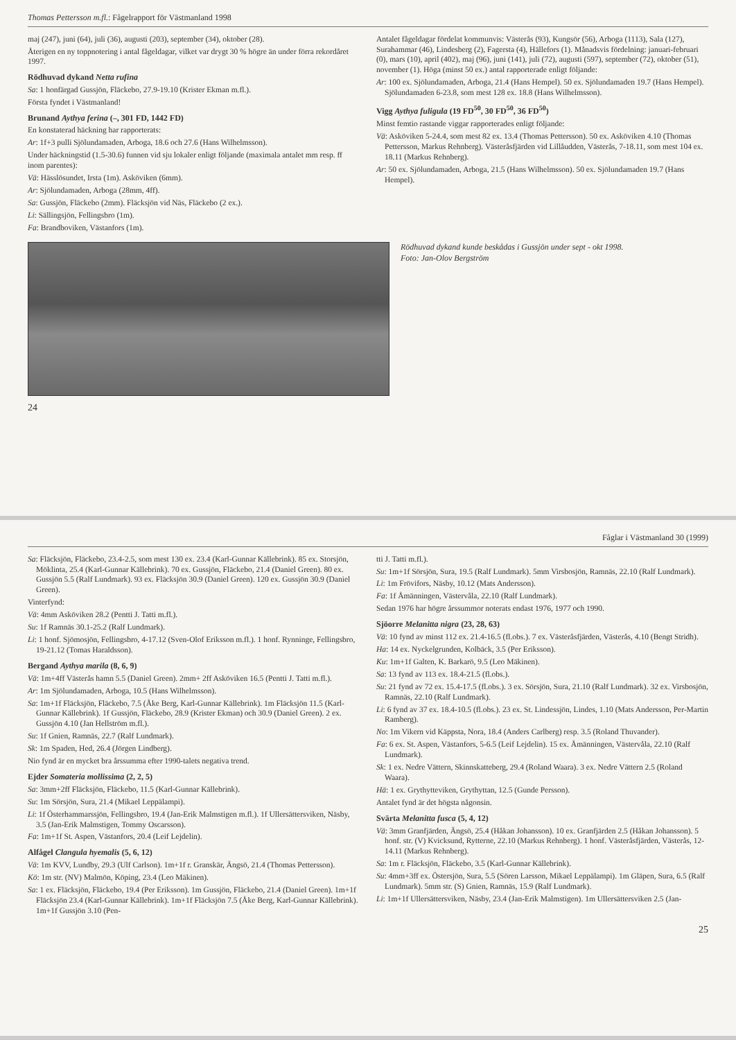Thomas Pettersson m.fl.: Fågelrapport för Västmanland 1998
maj (247), juni (64), juli (36), augusti (203), september (34), oktober (28).
Återigen en ny toppnotering i antal fågeldagar, vilket var drygt 30 % högre än under förra rekordåret 1997.
Rödhuvad dykand Netta rufina
Sa: 1 honfärgad Gussjön, Fläckebo, 27.9-19.10 (Krister Ekman m.fl.).
Första fyndet i Västmanland!
Brunand Aythya ferina (–, 301 FD, 1442 FD)
En konstaterad häckning har rapporterats:
Ar: 1f+3 pulli Sjölundamaden, Arboga, 18.6 och 27.6 (Hans Wilhelmsson).
Under häckningstid (1.5-30.6) funnen vid sju lokaler enligt följande (maximala antalet mm resp. ff inom parentes):
Vä: Hässlösundet, Irsta (1m). Asköviken (6mm).
Ar: Sjölundamaden, Arboga (28mm, 4ff).
Sa: Gussjön, Fläckebo (2mm). Fläcksjön vid Näs, Fläckebo (2 ex.).
Li: Sällingsjön, Fellingsbro (1m).
Fa: Brandboviken, Västanfors (1m).
Antalet fågeldagar fördelat kommunvis: Västerås (93), Kungsör (56), Arboga (1113), Sala (127), Surahammar (46), Lindesberg (2), Fagersta (4), Hällefors (1). Månadsvis fördelning: januari-februari (0), mars (10), april (402), maj (96), juni (141), juli (72), augusti (597), september (72), oktober (51), november (1). Höga (minst 50 ex.) antal rapporterade enligt följande:
Ar: 100 ex. Sjölundamaden, Arboga, 21.4 (Hans Hempel). 50 ex. Sjölundamaden 19.7 (Hans Hempel). Sjölundamaden 6-23.8, som mest 128 ex. 18.8 (Hans Wilhelmsson).
Vigg Aythya fuligula (19 FD<sup>50</sup>, 30 FD<sup>50</sup>, 36 FD<sup>50</sup>)
Minst femtio rastande viggar rapporterades enligt följande:
Vä: Asköviken 5-24.4, som mest 82 ex. 13.4 (Thomas Pettersson). 50 ex. Asköviken 4.10 (Thomas Pettersson, Markus Rehnberg). Västeråsfjärden vid Lillåudden, Västerås, 7-18.11, som mest 104 ex. 18.11 (Markus Rehnberg).
Ar: 50 ex. Sjölundamaden, Arboga, 21.5 (Hans Wilhelmsson). 50 ex. Sjölundamaden 19.7 (Hans Hempel).
Rödhuvad dykand kunde beskådas i Gussjön under sept - okt 1998.
Foto: Jan-Olov Bergström
24
Fåglar i Västmanland 30 (1999)
Sa: Fläcksjön, Fläckebo, 23.4-2.5, som mest 130 ex. 23.4 (Karl-Gunnar Källebrink). 85 ex. Storsjön, Möklinta, 25.4 (Karl-Gunnar Källebrink). 70 ex. Gussjön, Fläckebo, 21.4 (Daniel Green). 80 ex. Gussjön 5.5 (Ralf Lundmark). 93 ex. Fläcksjön 30.9 (Daniel Green). 120 ex. Gussjön 30.9 (Daniel Green).
Vinterfynd:
Vä: 4mm Asköviken 28.2 (Pentti J. Tatti m.fl.).
Su: 1f Ramnäs 30.1-25.2 (Ralf Lundmark).
Li: 1 honf. Sjömosjön, Fellingsbro, 4-17.12 (Sven-Olof Eriksson m.fl.). 1 honf. Rynninge, Fellingsbro, 19-21.12 (Tomas Haraldsson).
Bergand Aythya marila (8, 6, 9)
Vä: 1m+4ff Västerås hamn 5.5 (Daniel Green). 2mm+ 2ff Asköviken 16.5 (Pentti J. Tatti m.fl.).
Ar: 1m Sjölundamaden, Arboga, 10.5 (Hans Wilhelmsson).
Sa: 1m+1f Fläcksjön, Fläckebo, 7.5 (Åke Berg, Karl-Gunnar Källebrink). 1m Fläcksjön 11.5 (Karl-Gunnar Källebrink). 1f Gussjön, Fläckebo, 28.9 (Krister Ekman) och 30.9 (Daniel Green). 2 ex. Gussjön 4.10 (Jan Hellström m.fl.).
Su: 1f Gnien, Ramnäs, 22.7 (Ralf Lundmark).
Sk: 1m Spaden, Hed, 26.4 (Jörgen Lindberg).
Nio fynd är en mycket bra årssumma efter 1990-talets negativa trend.
Ejder Somateria mollissima (2, 2, 5)
Sa: 3mm+2ff Fläcksjön, Fläckebo, 11.5 (Karl-Gunnar Källebrink).
Su: 1m Sörsjön, Sura, 21.4 (Mikael Leppälampi).
Li: 1f Österhammarssjön, Fellingsbro, 19.4 (Jan-Erik Malmstigen m.fl.). 1f Ullersättersviken, Näsby, 3.5 (Jan-Erik Malmstigen, Tommy Oscarsson).
Fa: 1m+1f St. Aspen, Västanfors, 20.4 (Leif Lejdelin).
Alfågel Clangula hyemalis (5, 6, 12)
Vä: 1m KVV, Lundby, 29.3 (Ulf Carlson). 1m+1f r. Granskär, Ängsö, 21.4 (Thomas Pettersson).
Kö: 1m str. (NV) Malmön, Köping, 23.4 (Leo Mäkinen).
Sa: 1 ex. Fläcksjön, Fläckebo, 19.4 (Per Eriksson). 1m Gussjön, Fläckebo, 21.4 (Daniel Green). 1m+1f Fläcksjön 23.4 (Karl-Gunnar Källebrink). 1m+1f Fläcksjön 7.5 (Åke Berg, Karl-Gunnar Källebrink). 1m+1f Gussjön 3.10 (Pen-
tti J. Tatti m.fl.).
Su: 1m+1f Sörsjön, Sura, 19.5 (Ralf Lundmark). 5mm Virsbosjön, Ramnäs, 22.10 (Ralf Lundmark).
Li: 1m Frövifors, Näsby, 10.12 (Mats Andersson).
Fa: 1f Åmänningen, Västervåla, 22.10 (Ralf Lundmark).
Sedan 1976 har högre årssummor noterats endast 1976, 1977 och 1990.
Sjöorre Melanitta nigra (23, 28, 63)
Vä: 10 fynd av minst 112 ex. 21.4-16.5 (fl.obs.). 7 ex. Västeråsfjärden, Västerås, 4.10 (Bengt Stridh).
Ha: 14 ex. Nyckelgrunden, Kolbäck, 3.5 (Per Eriksson).
Ku: 1m+1f Galten, K. Barkarö, 9.5 (Leo Mäkinen).
Sa: 13 fynd av 113 ex. 18.4-21.5 (fl.obs.).
Su: 21 fynd av 72 ex. 15.4-17.5 (fl.obs.). 3 ex. Sörsjön, Sura, 21.10 (Ralf Lundmark). 32 ex. Virsbosjön, Ramnäs, 22.10 (Ralf Lundmark).
Li: 6 fynd av 37 ex. 18.4-10.5 (fl.obs.). 23 ex. St. Lindessjön, Lindes, 1.10 (Mats Andersson, Per-Martin Ramberg).
No: 1m Vikern vid Käppsta, Nora, 18.4 (Anders Carlberg) resp. 3.5 (Roland Thuvander).
Fa: 6 ex. St. Aspen, Västanfors, 5-6.5 (Leif Lejdelin). 15 ex. Åmänningen, Västervåla, 22.10 (Ralf Lundmark).
Sk: 1 ex. Nedre Vättern, Skinnskatteberg, 29.4 (Roland Waara). 3 ex. Nedre Vättern 2.5 (Roland Waara).
Hä: 1 ex. Grythytteviken, Grythyttan, 12.5 (Gunde Persson).
Antalet fynd är det högsta någonsin.
Svärta Melanitta fusca (5, 4, 12)
Vä: 3mm Granfjärden, Ängsö, 25.4 (Håkan Johansson). 10 ex. Granfjärden 2.5 (Håkan Johansson). 5 honf. str. (V) Kvicksund, Rytterne, 22.10 (Markus Rehnberg). 1 honf. Västeråsfjärden, Västerås, 12-14.11 (Markus Rehnberg).
Sa: 1m r. Fläcksjön, Fläckebo, 3.5 (Karl-Gunnar Källebrink).
Su: 4mm+3ff ex. Östersjön, Sura, 5.5 (Sören Larsson, Mikael Leppälampi). 1m Gläpen, Sura, 6.5 (Ralf Lundmark). 5mm str. (S) Gnien, Ramnäs, 15.9 (Ralf Lundmark).
Li: 1m+1f Ullersättersviken, Näsby, 23.4 (Jan-Erik Malmstigen). 1m Ullersättersviken 2.5 (Jan-
25